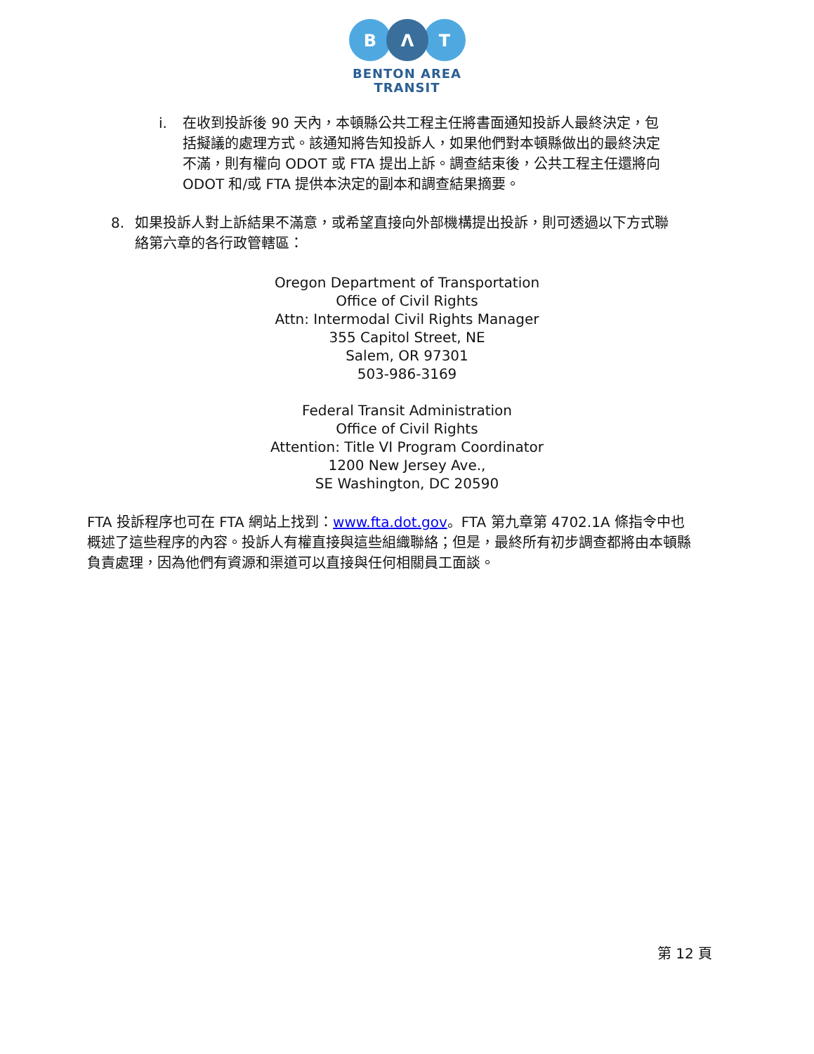B
Λ
T
BENTON AREA
TRANSIT
i. 在收到投訴後 90 天內，本頓縣公共工程主任將書面通知投訴人最終決定，包括擬議的處理方式。該通知將告知投訴人，如果他們對本頓縣做出的最終決定不滿，則有權向 ODOT 或 FTA 提出上訴。調查結束後，公共工程主任還將向 ODOT 和/或 FTA 提供本決定的副本和調查結果摘要。
8. 如果投訴人對上訴結果不滿意，或希望直接向外部機構提出投訴，則可透過以下方式聯絡第六章的各行政管轄區：
Oregon Department of Transportation
Office of Civil Rights
Attn: Intermodal Civil Rights Manager
355 Capitol Street, NE
Salem, OR 97301
503-986-3169
Federal Transit Administration
Office of Civil Rights
Attention: Title VI Program Coordinator
1200 New Jersey Ave.,
SE Washington, DC 20590
FTA 投訴程序也可在 FTA 網站上找到：www.fta.dot.gov。FTA 第九章第 4702.1A 條指令中也概述了這些程序的內容。投訴人有權直接與這些組織聯絡；但是，最終所有初步調查都將由本頓縣負責處理，因為他們有資源和渠道可以直接與任何相關員工面談。
第 12 頁